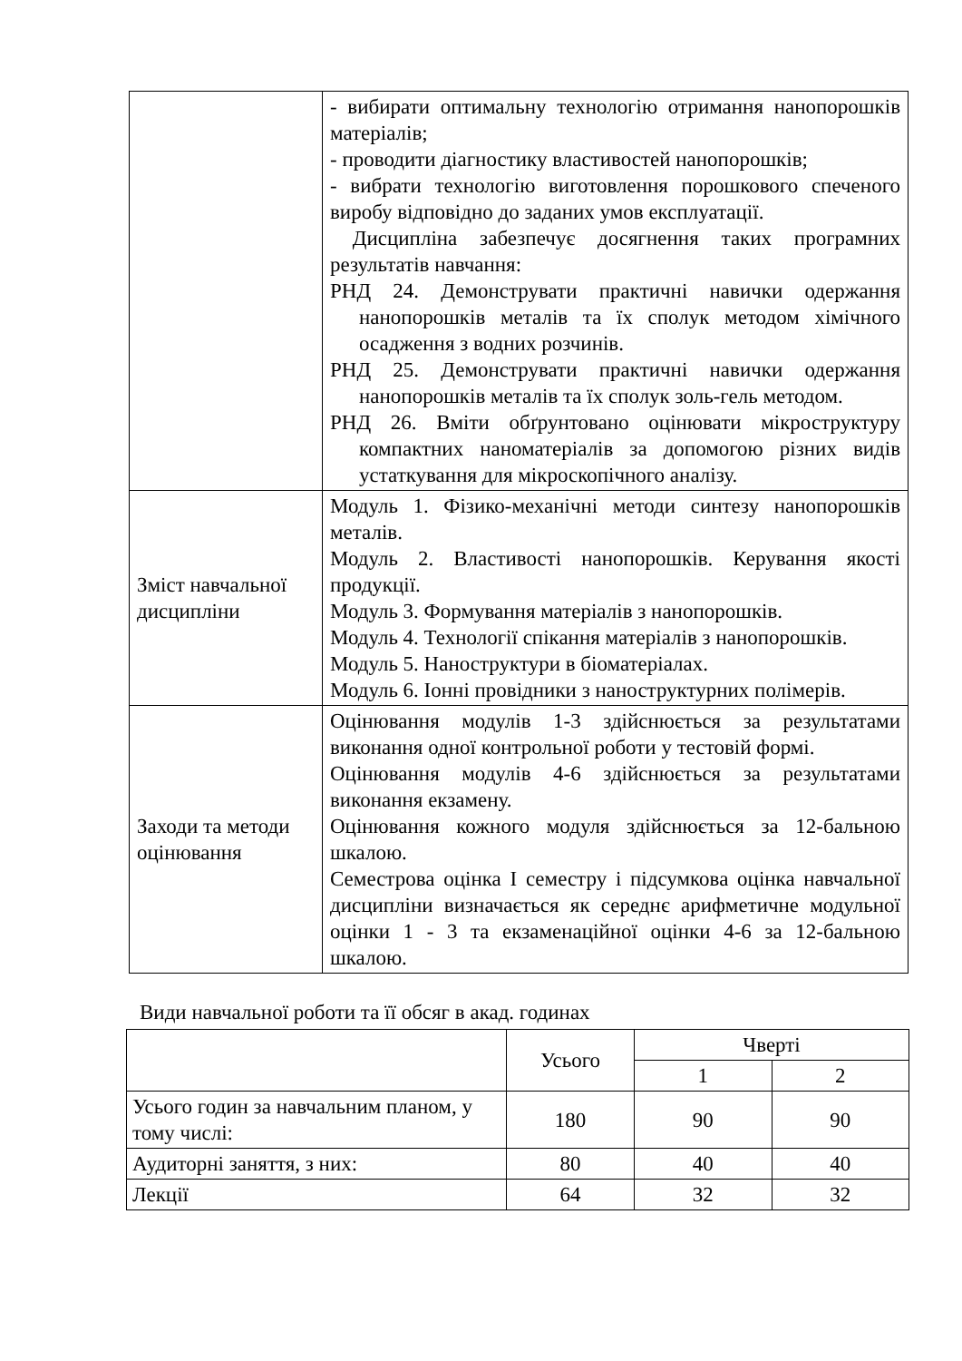| | - вибирати оптимальну технологію отримання нанопорошків матеріалів; - проводити діагностику властивостей нанопорошків; - вибрати технологію виготовлення порошкового спеченого виробу відповідно до заданих умов експлуатації. Дисципліна забезпечує досягнення таких програмних результатів навчання: РНД 24. Демонструвати практичні навички одержання нанопорошків металів та їх сполук методом хімічного осадження з водних розчинів. РНД 25. Демонструвати практичні навички одержання нанопорошків металів та їх сполук золь-гель методом. РНД 26. Вміти обґрунтовано оцінювати мікроструктуру компактних наноматеріалів за допомогою різних видів устаткування для мікроскопічного аналізу. |
| Зміст навчальної дисципліни | Модуль 1. Фізико-механічні методи синтезу нанопорошків металів. Модуль 2. Властивості нанопорошків. Керування якості продукції. Модуль 3. Формування матеріалів з нанопорошків. Модуль 4. Технології спікання матеріалів з нанопорошків. Модуль 5. Наноструктури в біоматеріалах. Модуль 6. Іонні провідники з наноструктурних полімерів. |
| Заходи та методи оцінювання | Оцінювання модулів 1-3 здійснюється за результатами виконання одної контрольної роботи у тестовій формі. Оцінювання модулів 4-6 здійснюється за результатами виконання екзамену. Оцінювання кожного модуля здійснюється за 12-бальною шкалою. Семестрова оцінка I семестру і підсумкова оцінка навчальної дисципліни визначається як середнє арифметичне модульної оцінки 1 - 3 та екзаменаційної оцінки 4-6 за 12-бальною шкалою. |
Види навчальної роботи та її обсяг в акад. годинах
| | Усього | Чверті | |
| --- | --- | --- | --- |
| | | 1 | 2 |
| Усього годин за навчальним планом, у тому числі: | 180 | 90 | 90 |
| Аудиторні заняття, з них: | 80 | 40 | 40 |
| Лекції | 64 | 32 | 32 |